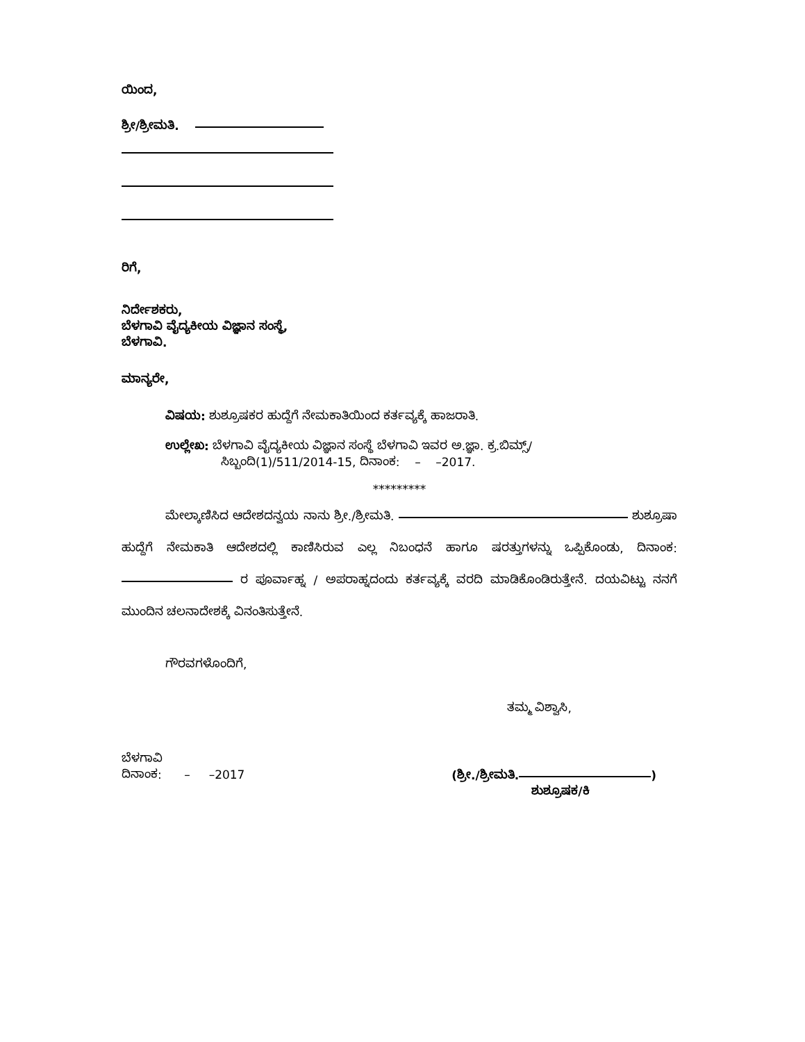ಯಿಂದ,
ಶ್ರೀ/ಶ್ರೀಮತಿ.
ರಿಗೆ,
ನಿರ್ದೇಶಕರು,
ಬೆಳಗಾವಿ ವೈದ್ಯಕೀಯ ವಿಜ್ಞಾನ ಸಂಸ್ಥೆ,
ಬೆಳಗಾವಿ.
ಮಾನ್ಯರೇ,
ವಿಷಯ: ಶುಶ್ರೂಷಕರ ಹುದ್ದೆಗೆ ನೇಮಕಾತಿಯಿಂದ ಕರ್ತವ್ಯಕ್ಕೆ ಹಾಜರಾತಿ.
ಉಲ್ಲೇಖ: ಬೆಳಗಾವಿ ವೈದ್ಯಕೀಯ ವಿಜ್ಞಾನ ಸಂಸ್ಥೆ ಬೆಳಗಾವಿ ಇವರ ಅ.ಜ್ಞಾ. ಕ್ರ.ಬಿಮ್ಸ್/
ಸಿಬ್ಬಂದಿ(1)/511/2014-15, ದಿನಾಂಕ: – –2017.
*********
ಮೇಲ್ಕಾಣಿಸಿದ ಆದೇಶದನ್ವಯ ನಾನು ಶ್ರೀ./ಶ್ರೀಮತಿ. ಶುಶ್ರೂಷಾ ಹುದ್ದೆಗೆ ನೇಮಕಾತಿ ಆದೇಶದಲ್ಲಿ ಕಾಣಿಸಿರುವ ಎಲ್ಲ ನಿಬಂಧನೆ ಹಾಗೂ ಷರತ್ತುಗಳನ್ನು ಒಪ್ಪಿಕೊಂಡು, ದಿನಾಂಕ: ರ ಪೂರ್ವಾಹ್ನ / ಅಪರಾಹ್ನದಂದು ಕರ್ತವ್ಯಕ್ಕೆ ವರದಿ ಮಾಡಿಕೊಂಡಿರುತ್ತೇನೆ. ದಯವಿಟ್ಟು ನನಗೆ ಮುಂದಿನ ಚಲನಾದೇಶಕ್ಕೆ ವಿನಂತಿಸುತ್ತೇನೆ.
ಗೌರವಗಳೊಂದಿಗೆ,
ತಮ್ಮ ವಿಶ್ವಾಸಿ,
ಬೆಳಗಾವಿ
ದಿನಾಂಕ: – –2017
(ಶ್ರೀ./ಶ್ರೀಮತಿ. )
ಶುಶ್ರೂಷಕ/ಕಿ